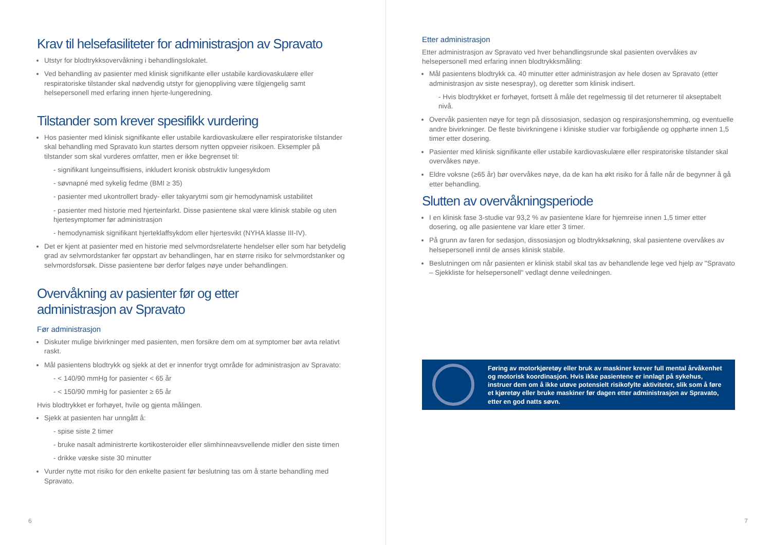Krav til helsefasiliteter for administrasjon av Spravato
Utstyr for blodtrykksovervåkning i behandlingslokalet.
Ved behandling av pasienter med klinisk signifikante eller ustabile kardiovaskulære eller respiratoriske tilstander skal nødvendig utstyr for gjenoppliving være tilgjengelig samt helsepersonell med erfaring innen hjerte-lungeredning.
Tilstander som krever spesifikk vurdering
Hos pasienter med klinisk signifikante eller ustabile kardiovaskulære eller respiratoriske tilstander skal behandling med Spravato kun startes dersom nytten oppveier risikoen. Eksempler på tilstander som skal vurderes omfatter, men er ikke begrenset til:
- signifikant lungeinsuffisiens, inkludert kronisk obstruktiv lungesykdom
- søvnapné med sykelig fedme (BMI ≥ 35)
- pasienter med ukontrollert brady- eller takyarytmi som gir hemodynamisk ustabilitet
- pasienter med historie med hjerteinfarkt. Disse pasientene skal være klinisk stabile og uten hjertesymptomer før administrasjon
- hemodynamisk signifikant hjerteklaffsykdom eller hjertesvikt (NYHA klasse III-IV).
Det er kjent at pasienter med en historie med selvmordsrelaterte hendelser eller som har betydelig grad av selvmordstanker før oppstart av behandlingen, har en større risiko for selvmordstanker og selvmordsforsøk. Disse pasientene bør derfor følges nøye under behandlingen.
Overvåkning av pasienter før og etter
administrasjon av Spravato
Før administrasjon
Diskuter mulige bivirkninger med pasienten, men forsikre dem om at symptomer bør avta relativt raskt.
Mål pasientens blodtrykk og sjekk at det er innenfor trygt område for administrasjon av Spravato:
- < 140/90 mmHg for pasienter < 65 år
- < 150/90 mmHg for pasienter ≥ 65 år
Hvis blodtrykket er forhøyet, hvile og gjenta målingen.
Sjekk at pasienten har unngått å:
- spise siste 2 timer
- bruke nasalt administrerte kortikosteroider eller slimhinneavsvellende midler den siste timen
- drikke væske siste 30 minutter
Vurder nytte mot risiko for den enkelte pasient før beslutning tas om å starte behandling med Spravato.
6
Etter administrasjon
Etter administrasjon av Spravato ved hver behandlingsrunde skal pasienten overvåkes av helsepersonell med erfaring innen blodtrykksmåling:
Mål pasientens blodtrykk ca. 40 minutter etter administrasjon av hele dosen av Spravato (etter administrasjon av siste nesespray), og deretter som klinisk indisert.
- Hvis blodtrykket er forhøyet, fortsett å måle det regelmessig til det returnerer til akseptabelt nivå.
Overvåk pasienten nøye for tegn på dissosiasjon, sedasjon og respirasjonshemming, og eventuelle andre bivirkninger. De fleste bivirkningene i kliniske studier var forbigående og opphørte innen 1,5 timer etter dosering.
Pasienter med klinisk signifikante eller ustabile kardiovaskulære eller respiratoriske tilstander skal overvåkes nøye.
Eldre voksne (≥65 år) bør overvåkes nøye, da de kan ha økt risiko for å falle når de begynner å gå etter behandling.
Slutten av overvåkningsperiode
I en klinisk fase 3-studie var 93,2 % av pasientene klare for hjemreise innen 1,5 timer etter dosering, og alle pasientene var klare etter 3 timer.
På grunn av faren for sedasjon, dissosiasjon og blodtrykksøkning, skal pasientene overvåkes av helsepersonell inntil de anses klinisk stabile.
Beslutningen om når pasienten er klinisk stabil skal tas av behandlende lege ved hjelp av "Spravato – Sjekkliste for helsepersonell" vedlagt denne veiledningen.
Føring av motorkjøretøy eller bruk av maskiner krever full mental årvåkenhet og motorisk koordinasjon. Hvis ikke pasientene er innlagt på sykehus, instruer dem om å ikke utøve potensielt risikofylte aktiviteter, slik som å føre et kjøretøy eller bruke maskiner før dagen etter administrasjon av Spravato, etter en god natts søvn.
7